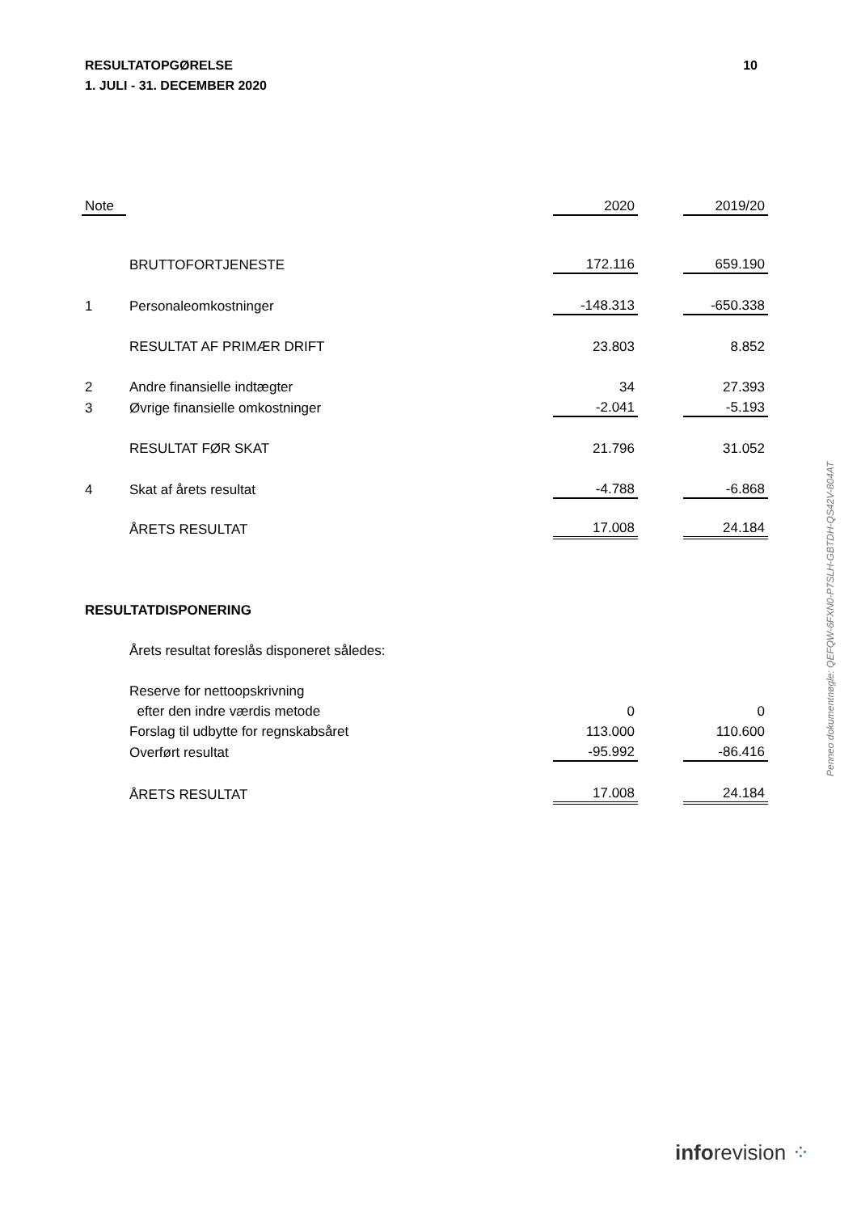10 RESULTATOPGØRELSE
1. JULI - 31. DECEMBER 2020
| Note | | 2020 | | 2019/20 |
| | BRUTTOFORTJENESTE | 172.116 | | 659.190 |
| 1 | Personaleomkostninger | -148.313 | | -650.338 |
| | RESULTAT AF PRIMÆR DRIFT | 23.803 | | 8.852 |
| 2 | Andre finansielle indtægter | 34 | | 27.393 |
| 3 | Øvrige finansielle omkostninger | -2.041 | | -5.193 |
| | RESULTAT FØR SKAT | 21.796 | | 31.052 |
| 4 | Skat af årets resultat | -4.788 | | -6.868 |
| | ÅRETS RESULTAT | 17.008 | | 24.184 |
| RESULTATDISPONERING | | | | |
| | Årets resultat foreslås disponeret således: | | | |
| | Reserve for nettoopskrivning | | | |
| | efter den indre værdis metode | 0 | | 0 |
| | Forslag til udbytte for regnskabsåret | 113.000 | | 110.600 |
| | Overført resultat | -95.992 | | -86.416 |
| | ÅRETS RESULTAT | 17.008 | | 24.184 |
Penneo dokumentnøgle: QEFQW-6FXN0-P7SLH-GBTDH-QS42V-804AT
inforevision ⁘